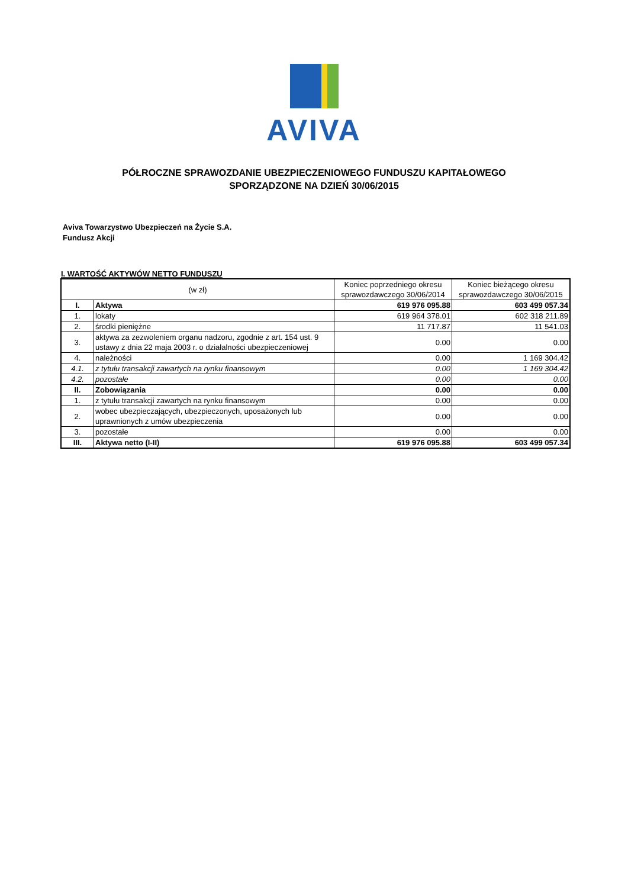AVIVA
PÓŁROCZNE SPRAWOZDANIE UBEZPIECZENIOWEGO FUNDUSZU KAPITAŁOWEGO
SPORZĄDZONE NA DZIEŃ 30/06/2015
Aviva Towarzystwo Ubezpieczeń na Życie S.A.
Fundusz Akcji
I. WARTOŚĆ AKTYWÓW NETTO FUNDUSZU
| (w zł) | | Koniec poprzedniego okresu sprawozdawczego 30/06/2014 | Koniec bieżącego okresu sprawozdawczego 30/06/2015 |
| --- | --- | --- | --- |
| I. | Aktywa | 619 976 095.88 | 603 499 057.34 |
| 1. | lokaty | 619 964 378.01 | 602 318 211.89 |
| 2. | środki pieniężne | 11 717.87 | 11 541.03 |
| 3. | aktywa za zezwoleniem organu nadzoru, zgodnie z art. 154 ust. 9 ustawy z dnia 22 maja 2003 r. o działalności ubezpieczeniowej | 0.00 | 0.00 |
| 4. | należności | 0.00 | 1 169 304.42 |
| 4.1. | z tytułu transakcji zawartych na rynku finansowym | 0.00 | 1 169 304.42 |
| 4.2. | pozostałe | 0.00 | 0.00 |
| II. | Zobowiązania | 0.00 | 0.00 |
| 1. | z tytułu transakcji zawartych na rynku finansowym | 0.00 | 0.00 |
| 2. | wobec ubezpieczających, ubezpieczonych, uposażonych lub uprawnionych z umów ubezpieczenia | 0.00 | 0.00 |
| 3. | pozostałe | 0.00 | 0.00 |
| III. | Aktywa netto (I-II) | 619 976 095.88 | 603 499 057.34 |